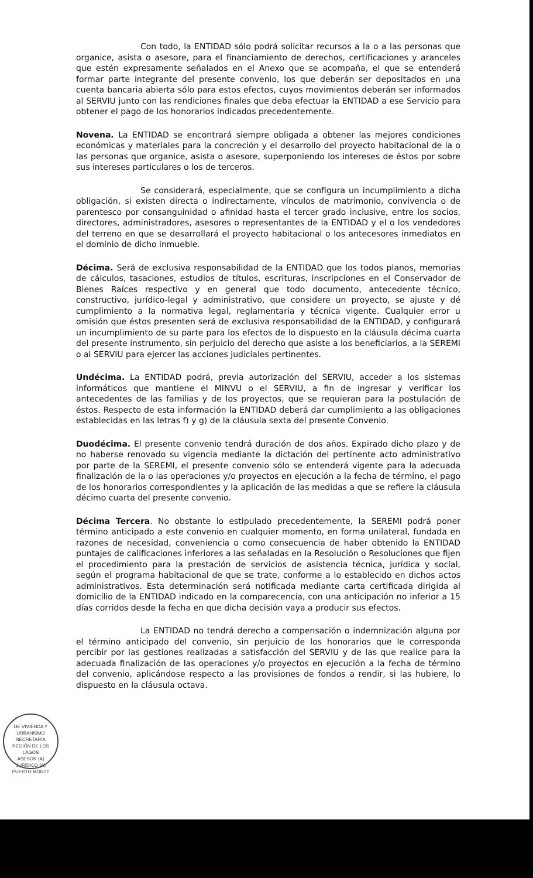Con todo, la ENTIDAD sólo podrá solicitar recursos a la o a las personas que organice, asista o asesore, para el financiamiento de derechos, certificaciones y aranceles que estén expresamente señalados en el Anexo que se acompaña, el que se entenderá formar parte integrante del presente convenio, los que deberán ser depositados en una cuenta bancaria abierta sólo para estos efectos, cuyos movimientos deberán ser informados al SERVIU junto con las rendiciones finales que deba efectuar la ENTIDAD a ese Servicio para obtener el pago de los honorarios indicados precedentemente.
Novena. La ENTIDAD se encontrará siempre obligada a obtener las mejores condiciones económicas y materiales para la concreción y el desarrollo del proyecto habitacional de la o las personas que organice, asista o asesore, superponiendo los intereses de éstos por sobre sus intereses particulares o los de terceros.
Se considerará, especialmente, que se configura un incumplimiento a dicha obligación, si existen directa o indirectamente, vínculos de matrimonio, convivencia o de parentesco por consanguinidad o afinidad hasta el tercer grado inclusive, entre los socios, directores, administradores, asesores o representantes de la ENTIDAD y el o los vendedores del terreno en que se desarrollará el proyecto habitacional o los antecesores inmediatos en el dominio de dicho inmueble.
Décima. Será de exclusiva responsabilidad de la ENTIDAD que los todos planos, memorias de cálculos, tasaciones, estudios de títulos, escrituras, inscripciones en el Conservador de Bienes Raíces respectivo y en general que todo documento, antecedente técnico, constructivo, jurídico-legal y administrativo, que considere un proyecto, se ajuste y dé cumplimiento a la normativa legal, reglamentaria y técnica vigente. Cualquier error u omisión que éstos presenten será de exclusiva responsabilidad de la ENTIDAD, y configurará un incumplimiento de su parte para los efectos de lo dispuesto en la cláusula décima cuarta del presente instrumento, sin perjuicio del derecho que asiste a los beneficiarios, a la SEREMI o al SERVIU para ejercer las acciones judiciales pertinentes.
Undécima. La ENTIDAD podrá, previa autorización del SERVIU, acceder a los sistemas informáticos que mantiene el MINVU o el SERVIU, a fin de ingresar y verificar los antecedentes de las familias y de los proyectos, que se requieran para la postulación de éstos. Respecto de esta información la ENTIDAD deberá dar cumplimiento a las obligaciones establecidas en las letras f) y g) de la cláusula sexta del presente Convenio.
Duodécima. El presente convenio tendrá duración de dos años. Expirado dicho plazo y de no haberse renovado su vigencia mediante la dictación del pertinente acto administrativo por parte de la SEREMI, el presente convenio sólo se entenderá vigente para la adecuada finalización de la o las operaciones y/o proyectos en ejecución a la fecha de término, el pago de los honorarios correspondientes y la aplicación de las medidas a que se refiere la cláusula décimo cuarta del presente convenio.
Décima Tercera. No obstante lo estipulado precedentemente, la SEREMI podrá poner término anticipado a este convenio en cualquier momento, en forma unilateral, fundada en razones de necesidad, conveniencia o como consecuencia de haber obtenido la ENTIDAD puntajes de calificaciones inferiores a las señaladas en la Resolución o Resoluciones que fijen el procedimiento para la prestación de servicios de asistencia técnica, jurídica y social, según el programa habitacional de que se trate, conforme a lo establecido en dichos actos administrativos. Esta determinación será notificada mediante carta certificada dirigida al domicilio de la ENTIDAD indicado en la comparecencia, con una anticipación no inferior a 15 días corridos desde la fecha en que dicha decisión vaya a producir sus efectos.
La ENTIDAD no tendrá derecho a compensación o indemnización alguna por el término anticipado del convenio, sin perjuicio de los honorarios que le corresponda percibir por las gestiones realizadas a satisfacción del SERVIU y de las que realice para la adecuada finalización de las operaciones y/o proyectos en ejecución a la fecha de término del convenio, aplicándose respecto a las provisiones de fondos a rendir, si las hubiere, lo dispuesto en la cláusula octava.
DE VIVIENDA Y URBANISMO
SECRETARÍA
REGIÓN DE LOS LAGOS
ASESOR (A)
JURÍDICO (A)
PUERTO MONTT